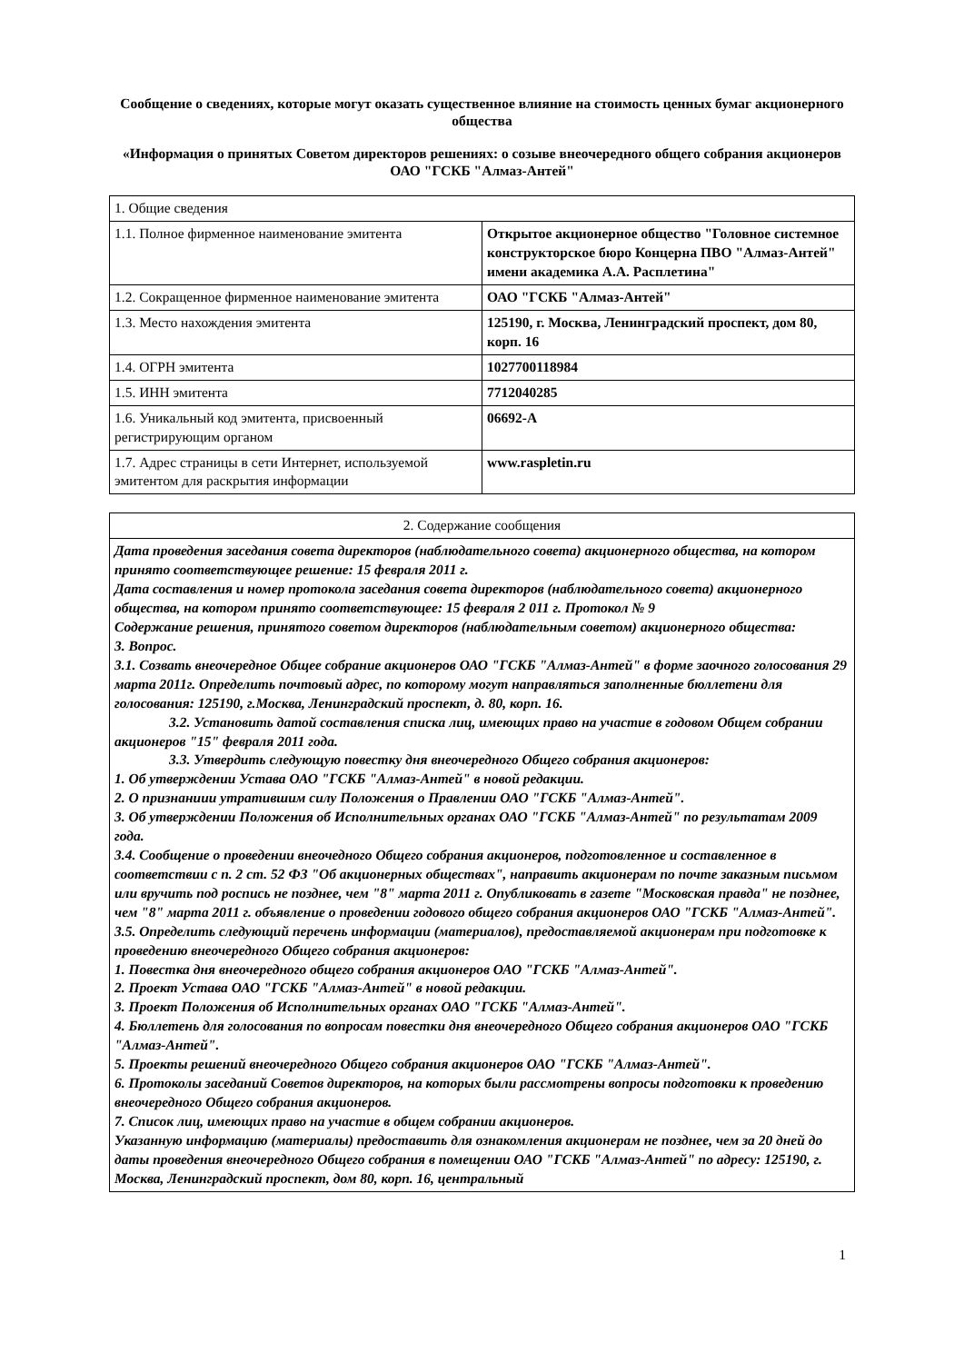Сообщение о сведениях, которые могут оказать существенное влияние на стоимость ценных бумаг акционерного общества
«Информация о принятых Советом директоров решениях: о созыве внеочередного общего собрания акционеров ОАО "ГСКБ "Алмаз-Антей"
| 1. Общие сведения | |
| 1.1. Полное фирменное наименование эмитента | Открытое акционерное общество "Головное системное конструкторское бюро Концерна ПВО "Алмаз-Антей" имени академика А.А. Расплетина" |
| 1.2. Сокращенное фирменное наименование эмитента | ОАО "ГСКБ "Алмаз-Антей" |
| 1.3. Место нахождения эмитента | 125190, г. Москва, Ленинградский проспект, дом 80, корп. 16 |
| 1.4. ОГРН эмитента | 1027700118984 |
| 1.5. ИНН эмитента | 7712040285 |
| 1.6. Уникальный код эмитента, присвоенный регистрирующим органом | 06692-А |
| 1.7. Адрес страницы в сети Интернет, используемой эмитентом для раскрытия информации | www.raspletin.ru |
| 2. Содержание сообщения |
| Дата проведения заседания совета директоров (наблюдательного совета) акционерного общества, на котором принято соответствующее решение: 15 февраля 2011 г. Дата составления и номер протокола заседания совета директоров (наблюдательного совета) акционерного общества, на котором принято соответствующее: 15 февраля 2 011 г. Протокол № 9 Содержание решения, принятого советом директоров (наблюдательным советом) акционерного общества: 3. Вопрос. 3.1. Созвать внеочередное Общее собрание акционеров ОАО "ГСКБ "Алмаз-Антей" в форме заочного голосования 29 марта 2011г. Определить почтовый адрес, по которому могут направляться заполненные бюллетени для голосования: 125190, г.Москва, Ленинградский проспект, д. 80, корп. 16. 3.2. Установить датой составления списка лиц, имеющих право на участие в годовом Общем собрании акционеров "15" февраля 2011 года. 3.3. Утвердить следующую повестку дня внеочередного Общего собрания акционеров: 1. Об утверждении Устава ОАО "ГСКБ "Алмаз-Антей" в новой редакции. 2. О признаниии утратившим силу Положения о Правлении ОАО "ГСКБ "Алмаз-Антей". 3. Об утверждении Положения об Исполнительных органах ОАО "ГСКБ "Алмаз-Антей" по результатам 2009 года. 3.4. Сообщение о проведении внеочедного Общего собрания акционеров, подготовленное и составленное в соответствии с п. 2 ст. 52 ФЗ "Об акционерных обществах", направить акционерам по почте заказным письмом или вручить под роспись не позднее, чем "8" марта 2011 г. Опубликовать в газете "Московская правда" не позднее, чем "8" марта 2011 г. объявление о проведении годового общего собрания акционеров ОАО "ГСКБ "Алмаз-Антей". 3.5. Определить следующий перечень информации (материалов), предоставляемой акционерам при подготовке к проведению внеочередного Общего собрания акционеров: 1. Повестка дня внеочередного общего собрания акционеров ОАО "ГСКБ "Алмаз-Антей". 2. Проект Устава ОАО "ГСКБ "Алмаз-Антей" в новой редакции. 3. Проект Положения об Исполнительных органах ОАО "ГСКБ "Алмаз-Антей". 4. Бюллетень для голосования по вопросам повестки дня внеочередного Общего собрания акционеров ОАО "ГСКБ "Алмаз-Антей". 5. Проекты решений внеочередного Общего собрания акционеров ОАО "ГСКБ "Алмаз-Антей". 6. Протоколы заседаний Советов директоров, на которых были рассмотрены вопросы подготовки к проведению внеочередного Общего собрания акционеров. 7. Список лиц, имеющих право на участие в общем собрании акционеров. Указанную информацию (материалы) предоставить для ознакомления акционерам не позднее, чем за 20 дней до даты проведения внеочередного Общего собрания в помещении ОАО "ГСКБ "Алмаз-Антей" по адресу: 125190, г. Москва, Ленинградский проспект, дом 80, корп. 16, центральный |
1